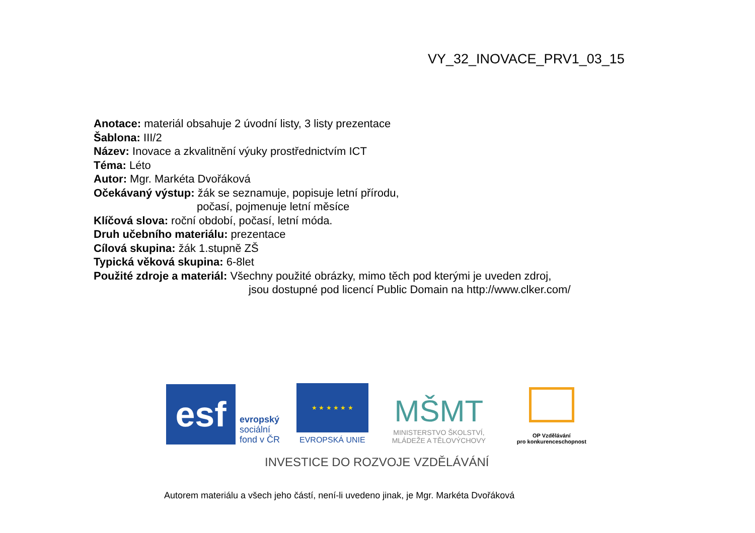VY_32_INOVACE_PRV1_03_15
Anotace: materiál obsahuje 2 úvodní listy, 3 listy prezentace
Šablona: III/2
Název: Inovace a zkvalitnění výuky prostřednictvím ICT
Téma: Léto
Autor: Mgr. Markéta Dvořáková
Očekávaný výstup: žák se seznamuje, popisuje letní přírodu,
počasí, pojmenuje letní měsíce
Klíčová slova: roční období, počasí, letní móda.
Druh učebního materiálu: prezentace
Cílová skupina: žák 1.stupně ZŠ
Typická věková skupina: 6-8let
Použité zdroje a materiál: Všechny použité obrázky, mimo těch pod kterými je uveden zdroj,
jsou dostupné pod licencí Public Domain na http://www.clker.com/
esf
evropský
sociální
fond v ČR
★ ★ ★ ★ ★ ★
EVROPSKÁ UNIE
MŠMT
MINISTERSTVO ŠKOLSTVÍ,
MLÁDEŽE A TĚLOVÝCHOVY
OP Vzdělávání
pro konkurenceschopnost
INVESTICE DO ROZVOJE VZDĚLÁVÁNÍ
Autorem materiálu a všech jeho částí, není-li uvedeno jinak, je Mgr. Markéta Dvořáková